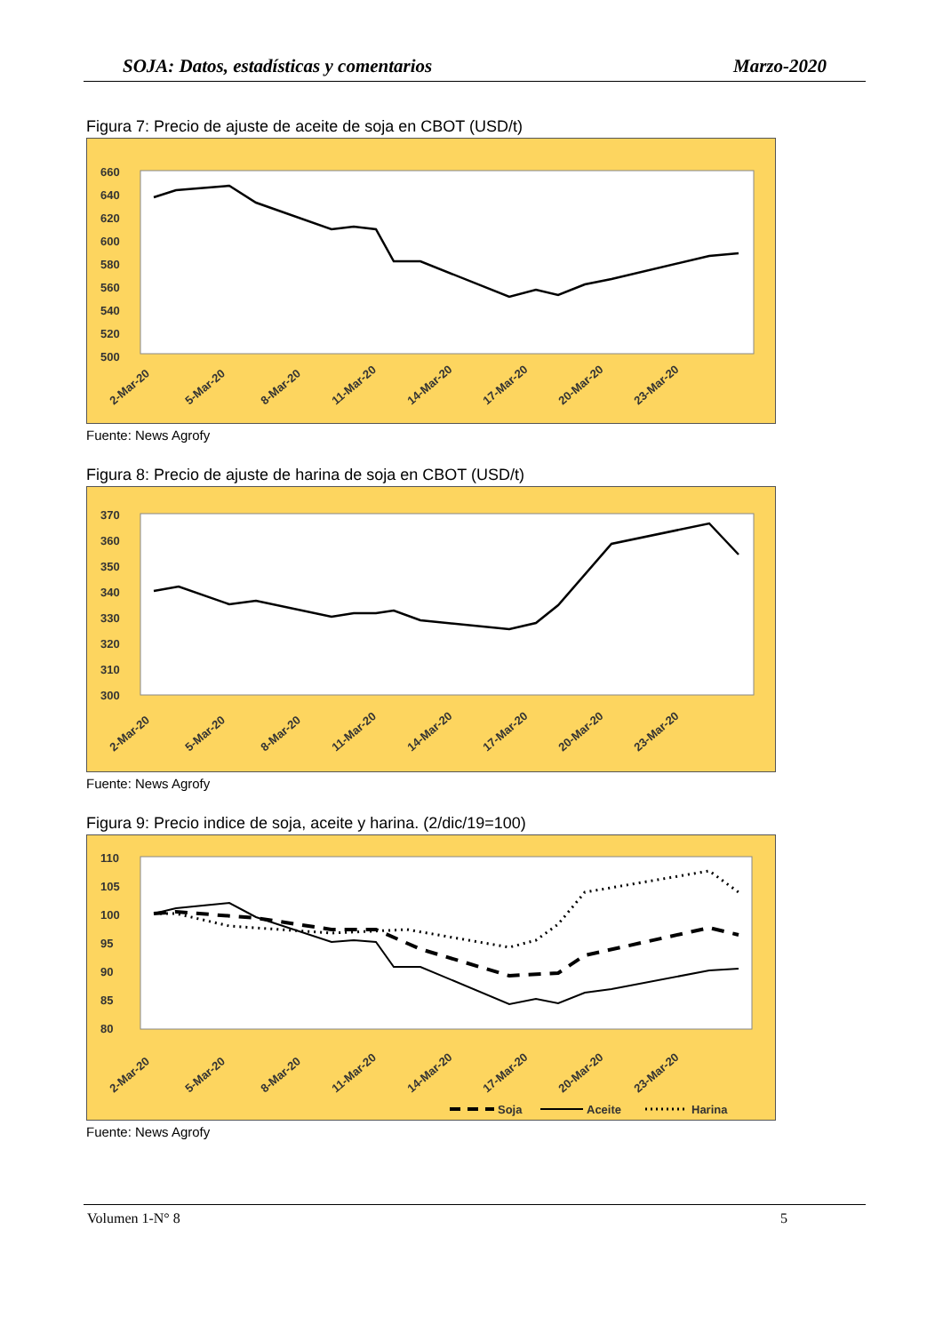SOJA: Datos, estadísticas y comentarios Marzo-2020
Figura 7: Precio de ajuste de aceite de soja en CBOT (USD/t)
660
640
620
600
580
560
540
520
500
2-Mar-20
5-Mar-20
8-Mar-20
11-Mar-20
14-Mar-20
17-Mar-20
20-Mar-20
23-Mar-20
Fuente: News Agrofy
Figura 8: Precio de ajuste de harina de soja en CBOT (USD/t)
370
360
350
340
330
320
310
300
2-Mar-20
5-Mar-20
8-Mar-20
11-Mar-20
14-Mar-20
17-Mar-20
20-Mar-20
23-Mar-20
Fuente: News Agrofy
Figura 9: Precio indice de soja, aceite y harina. (2/dic/19=100)
110
105
100
95
90
85
80
2-Mar-20
5-Mar-20
8-Mar-20
11-Mar-20
14-Mar-20
17-Mar-20
20-Mar-20
23-Mar-20
Soja
Aceite
Harina
Fuente: News Agrofy
Volumen 1-N° 8 5